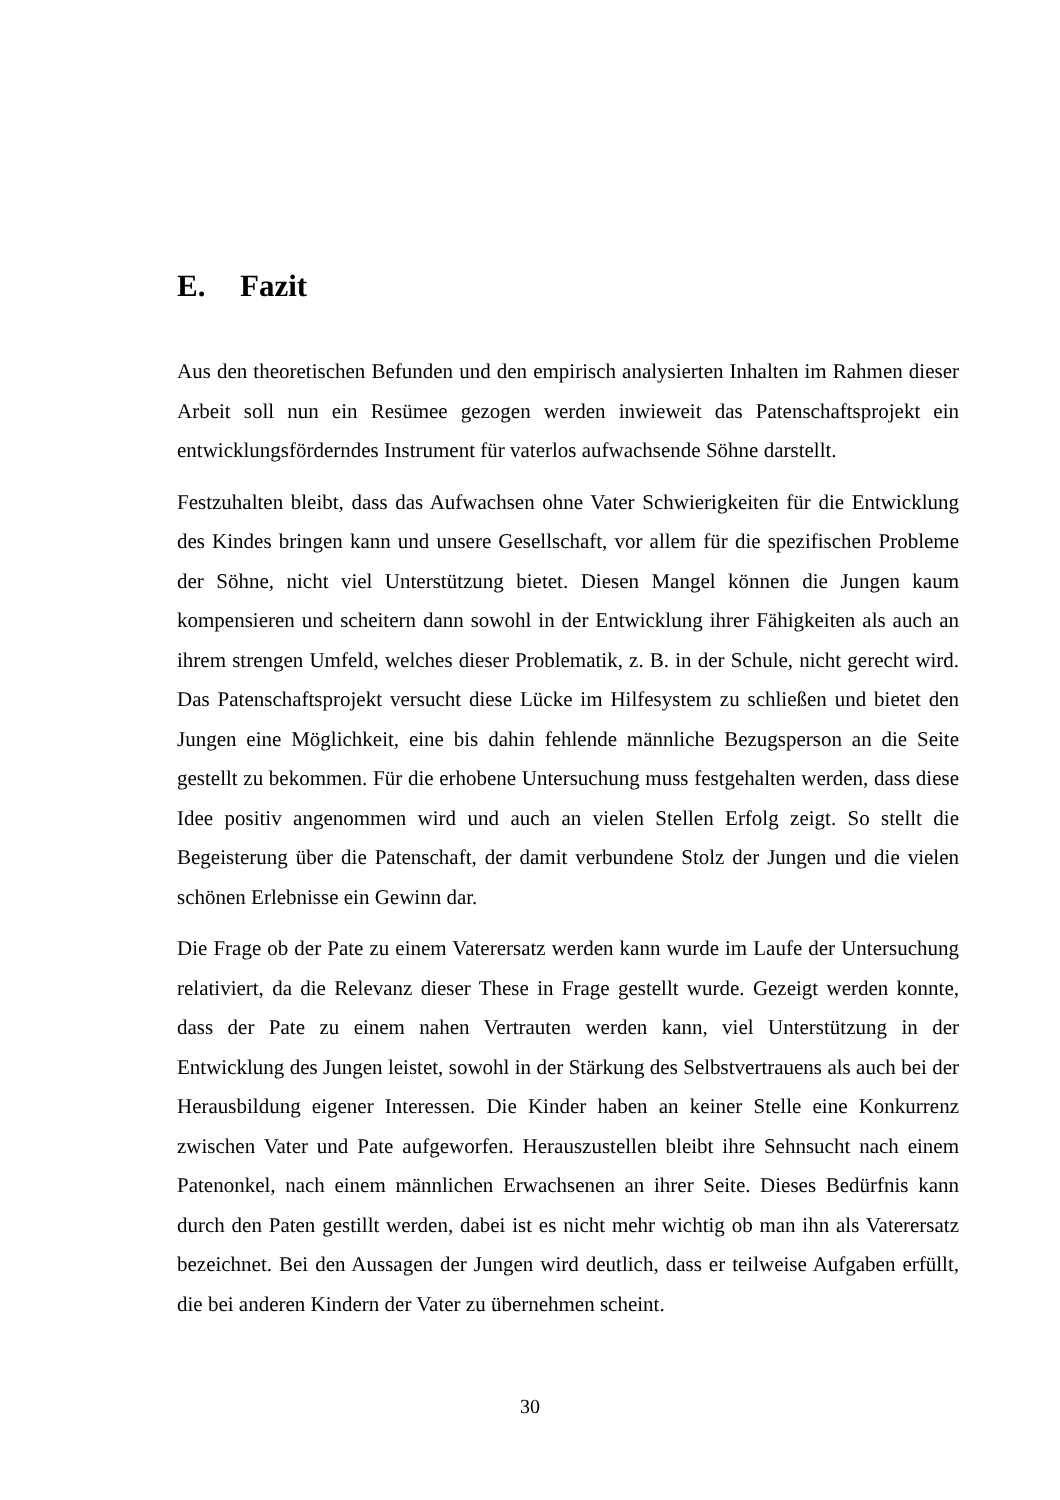E. Fazit
Aus den theoretischen Befunden und den empirisch analysierten Inhalten im Rahmen dieser Arbeit soll nun ein Resümee gezogen werden inwieweit das Patenschaftsprojekt ein entwicklungsförderndes Instrument für vaterlos aufwachsende Söhne darstellt.
Festzuhalten bleibt, dass das Aufwachsen ohne Vater Schwierigkeiten für die Entwicklung des Kindes bringen kann und unsere Gesellschaft, vor allem für die spezifischen Probleme der Söhne, nicht viel Unterstützung bietet. Diesen Mangel können die Jungen kaum kompensieren und scheitern dann sowohl in der Entwicklung ihrer Fähigkeiten als auch an ihrem strengen Umfeld, welches dieser Problematik, z. B. in der Schule, nicht gerecht wird. Das Patenschaftsprojekt versucht diese Lücke im Hilfesystem zu schließen und bietet den Jungen eine Möglichkeit, eine bis dahin fehlende männliche Bezugsperson an die Seite gestellt zu bekommen. Für die erhobene Untersuchung muss festgehalten werden, dass diese Idee positiv angenommen wird und auch an vielen Stellen Erfolg zeigt. So stellt die Begeisterung über die Patenschaft, der damit verbundene Stolz der Jungen und die vielen schönen Erlebnisse ein Gewinn dar.
Die Frage ob der Pate zu einem Vaterersatz werden kann wurde im Laufe der Untersuchung relativiert, da die Relevanz dieser These in Frage gestellt wurde. Gezeigt werden konnte, dass der Pate zu einem nahen Vertrauten werden kann, viel Unterstützung in der Entwicklung des Jungen leistet, sowohl in der Stärkung des Selbstvertrauens als auch bei der Herausbildung eigener Interessen. Die Kinder haben an keiner Stelle eine Konkurrenz zwischen Vater und Pate aufgeworfen. Herauszustellen bleibt ihre Sehnsucht nach einem Patenonkel, nach einem männlichen Erwachsenen an ihrer Seite. Dieses Bedürfnis kann durch den Paten gestillt werden, dabei ist es nicht mehr wichtig ob man ihn als Vaterersatz bezeichnet. Bei den Aussagen der Jungen wird deutlich, dass er teilweise Aufgaben erfüllt, die bei anderen Kindern der Vater zu übernehmen scheint.
30